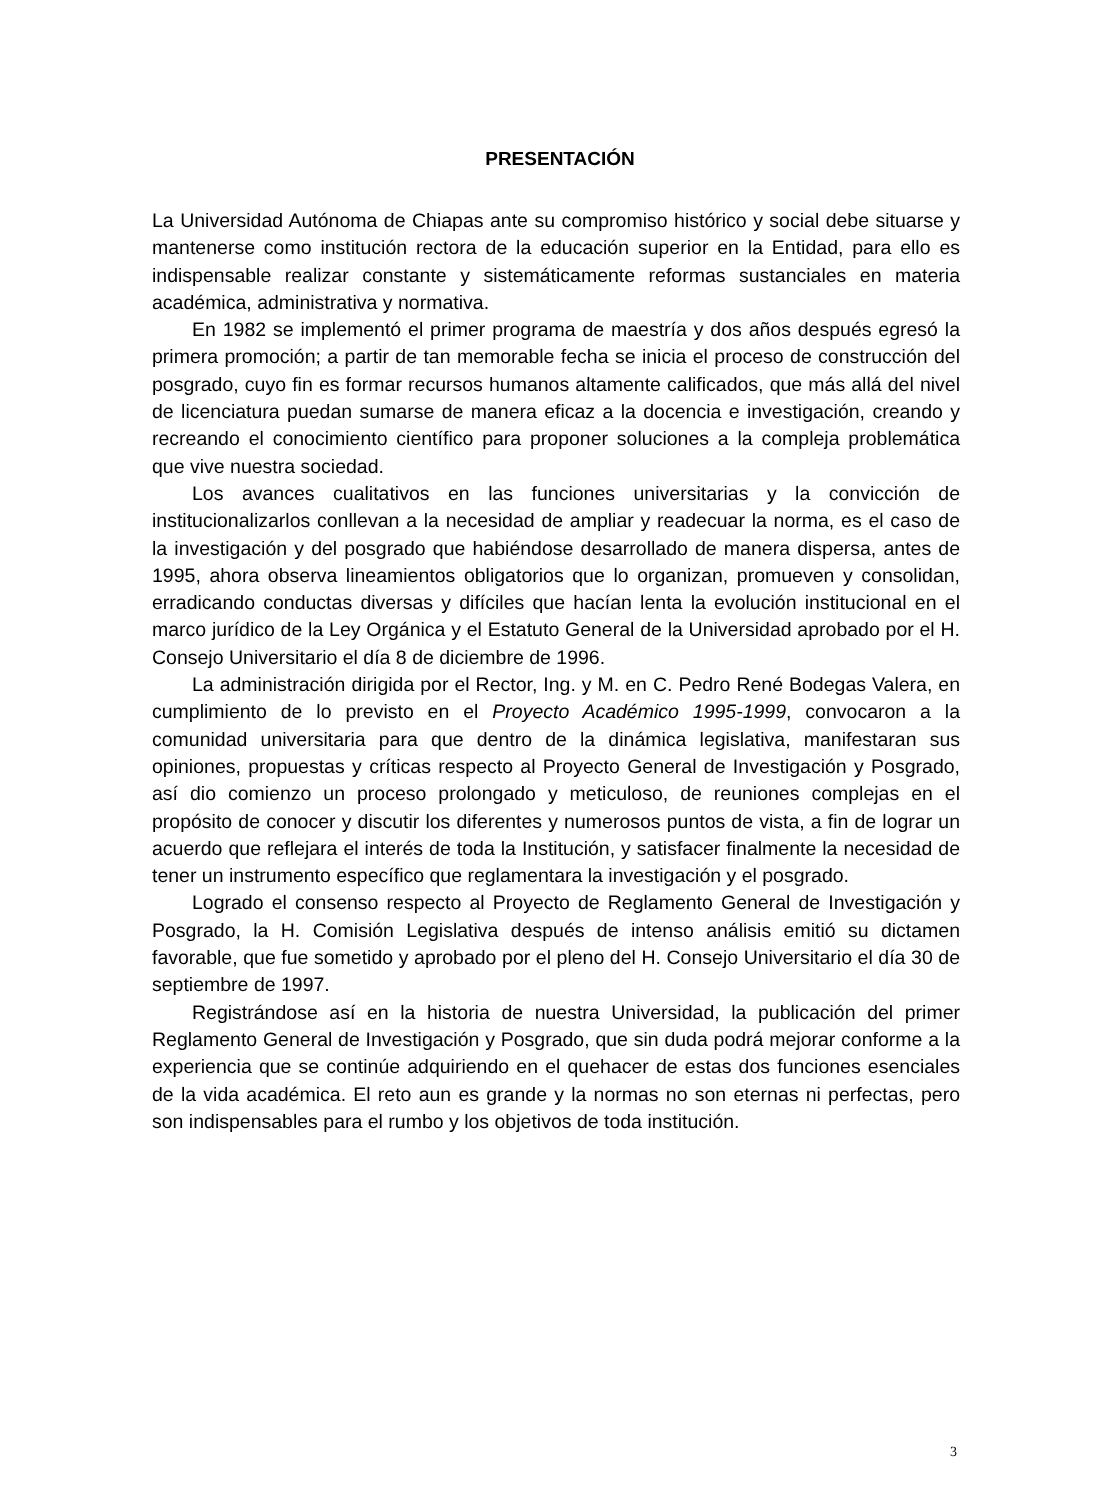PRESENTACIÓN
La Universidad Autónoma de Chiapas ante su compromiso histórico y social debe situarse y mantenerse como institución rectora de la educación superior en la Entidad, para ello es indispensable realizar constante y sistemáticamente reformas sustanciales en materia académica, administrativa y normativa.
En 1982 se implementó el primer programa de maestría y dos años después egresó la primera promoción; a partir de tan memorable fecha se inicia el proceso de construcción del posgrado, cuyo fin es formar recursos humanos altamente calificados, que más allá del nivel de licenciatura puedan sumarse de manera eficaz a la docencia e investigación, creando y recreando el conocimiento científico para proponer soluciones a la compleja problemática que vive nuestra sociedad.
Los avances cualitativos en las funciones universitarias y la convicción de institucionalizarlos conllevan a la necesidad de ampliar y readecuar la norma, es el caso de la investigación y del posgrado que habiéndose desarrollado de manera dispersa, antes de 1995, ahora observa lineamientos obligatorios que lo organizan, promueven y consolidan, erradicando conductas diversas y difíciles que hacían lenta la evolución institucional en el marco jurídico de la Ley Orgánica y el Estatuto General de la Universidad aprobado por el H. Consejo Universitario el día 8 de diciembre de 1996.
La administración dirigida por el Rector, Ing. y M. en C. Pedro René Bodegas Valera, en cumplimiento de lo previsto en el Proyecto Académico 1995-1999, convocaron a la comunidad universitaria para que dentro de la dinámica legislativa, manifestaran sus opiniones, propuestas y críticas respecto al Proyecto General de Investigación y Posgrado, así dio comienzo un proceso prolongado y meticuloso, de reuniones complejas en el propósito de conocer y discutir los diferentes y numerosos puntos de vista, a fin de lograr un acuerdo que reflejara el interés de toda la Institución, y satisfacer finalmente la necesidad de tener un instrumento específico que reglamentara la investigación y el posgrado.
Logrado el consenso respecto al Proyecto de Reglamento General de Investigación y Posgrado, la H. Comisión Legislativa después de intenso análisis emitió su dictamen favorable, que fue sometido y aprobado por el pleno del H. Consejo Universitario el día 30 de septiembre de 1997.
Registrándose así en la historia de nuestra Universidad, la publicación del primer Reglamento General de Investigación y Posgrado, que sin duda podrá mejorar conforme a la experiencia que se continúe adquiriendo en el quehacer de estas dos funciones esenciales de la vida académica. El reto aun es grande y la normas no son eternas ni perfectas, pero son indispensables para el rumbo y los objetivos de toda institución.
3